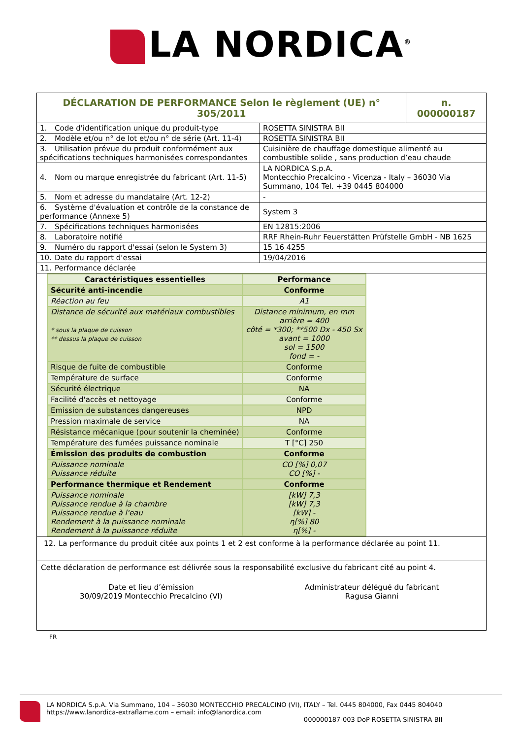LA NORDICA<sup>®</sup>
| DÉCLARATION DE PERFORMANCE Selon le règlement (UE) n° 305/2011 | n. 000000187 |
| 1. Code d'identification unique du produit-type | ROSETTA SINISTRA BII |
| 2. Modèle et/ou n° de lot et/ou n° de série (Art. 11-4) | ROSETTA SINISTRA BII |
| 3. Utilisation prévue du produit conformément aux spécifications techniques harmonisées correspondantes | Cuisinière de chauffage domestique alimenté au combustible solide , sans production d’eau chaude |
| 4. Nom ou marque enregistrée du fabricant (Art. 11-5) | LA NORDICA S.p.A. Montecchio Precalcino - Vicenza - Italy – 36030 Via Summano, 104 Tel. +39 0445 804000 |
| 5. Nom et adresse du mandataire (Art. 12-2) | - |
| 6. Système d'évaluation et contrôle de la constance de performance (Annexe 5) | System 3 |
| 7. Spécifications techniques harmonisées | EN 12815:2006 |
| 8. Laboratoire notifié | RRF Rhein-Ruhr Feuerstätten Prüfstelle GmbH - NB 1625 |
| 9. Numéro du rapport d'essai (selon le System 3) | 15 16 4255 |
| 10. Date du rapport d'essai | 19/04/2016 |
| 11. Performance déclarée | |
| Caractéristiques essentielles | Performance |
| --- | --- |
| Sécurité anti-incendie | Conforme |
| Réaction au feu | A1 |
| Distance de sécurité aux matériaux combustibles * sous la plaque de cuisson ** dessus la plaque de cuisson | Distance minimum, en mm arrière = 400 côté = *300; **500 Dx - 450 Sx avant = 1000 sol = 1500 fond = - |
| Risque de fuite de combustible | Conforme |
| Température de surface | Conforme |
| Sécurité électrique | NA |
| Facilité d'accès et nettoyage | Conforme |
| Emission de substances dangereuses | NPD |
| Pression maximale de service | NA |
| Résistance mécanique (pour soutenir la cheminée) | Conforme |
| Température des fumées puissance nominale | T [°C] 250 |
| Émission des produits de combustion | Conforme |
| Puissance nominale Puissance réduite | CO [%] 0,07 CO [%] - |
| Performance thermique et Rendement | Conforme |
| Puissance nominale Puissance rendue à la chambre Puissance rendue à l'eau Rendement à la puissance nominale Rendement à la puissance réduite | [kW] 7,3 [kW] 7,3 [kW] - η[%] 80 η[%] - |
12. La performance du produit citée aux points 1 et 2 est conforme à la performance déclarée au point 11.
Cette déclaration de performance est délivrée sous la responsabilité exclusive du fabricant cité au point 4.
Date et lieu d’émission
30/09/2019 Montecchio Precalcino (VI)
Administrateur délégué du fabricant
Ragusa Gianni
FR
LA NORDICA S.p.A. Via Summano, 104 – 36030 MONTECCHIO PRECALCINO (VI), ITALY – Tel. 0445 804000, Fax 0445 804040
https://www.lanordica-extraflame.com – email: info@lanordica.com
000000187-003 DoP ROSETTA SINISTRA BII